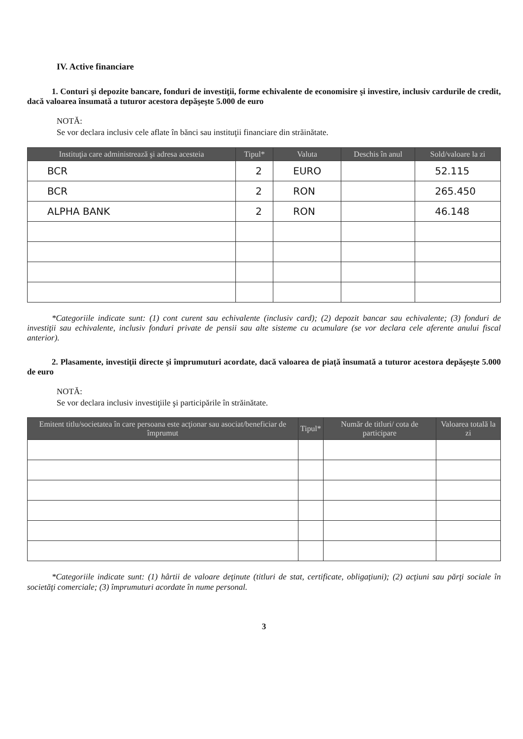IV. Active financiare
1. Conturi şi depozite bancare, fonduri de investiţii, forme echivalente de economisire şi investire, inclusiv cardurile de credit, dacă valoarea însumată a tuturor acestora depăşeşte 5.000 de euro
NOTĂ:
Se vor declara inclusiv cele aflate în bănci sau instituţii financiare din străinătate.
| Instituţia care administrează şi adresa acesteia | Tipul* | Valuta | Deschis în anul | Sold/valoare la zi |
| --- | --- | --- | --- | --- |
| BCR | 2 | EURO | | 52.115 |
| BCR | 2 | RON | | 265.450 |
| ALPHA BANK | 2 | RON | | 46.148 |
*Categoriile indicate sunt: (1) cont curent sau echivalente (inclusiv card); (2) depozit bancar sau echivalente; (3) fonduri de investiţii sau echivalente, inclusiv fonduri private de pensii sau alte sisteme cu acumulare (se vor declara cele aferente anului fiscal anterior).
2. Plasamente, investiţii directe şi împrumuturi acordate, dacă valoarea de piaţă însumată a tuturor acestora depăşeşte 5.000 de euro
NOTĂ:
Se vor declara inclusiv investiţiile şi participările în străinătate.
| Emitent titlu/societatea în care persoana este acţionar sau asociat/beneficiar de împrumut | Tipul* | Număr de titluri/ cota de participare | Valoarea totală la zi |
| --- | --- | --- | --- |
*Categoriile indicate sunt: (1) hârtii de valoare deţinute (titluri de stat, certificate, obligaţiuni); (2) acţiuni sau părţi sociale în societăţi comerciale; (3) împrumuturi acordate în nume personal.
3